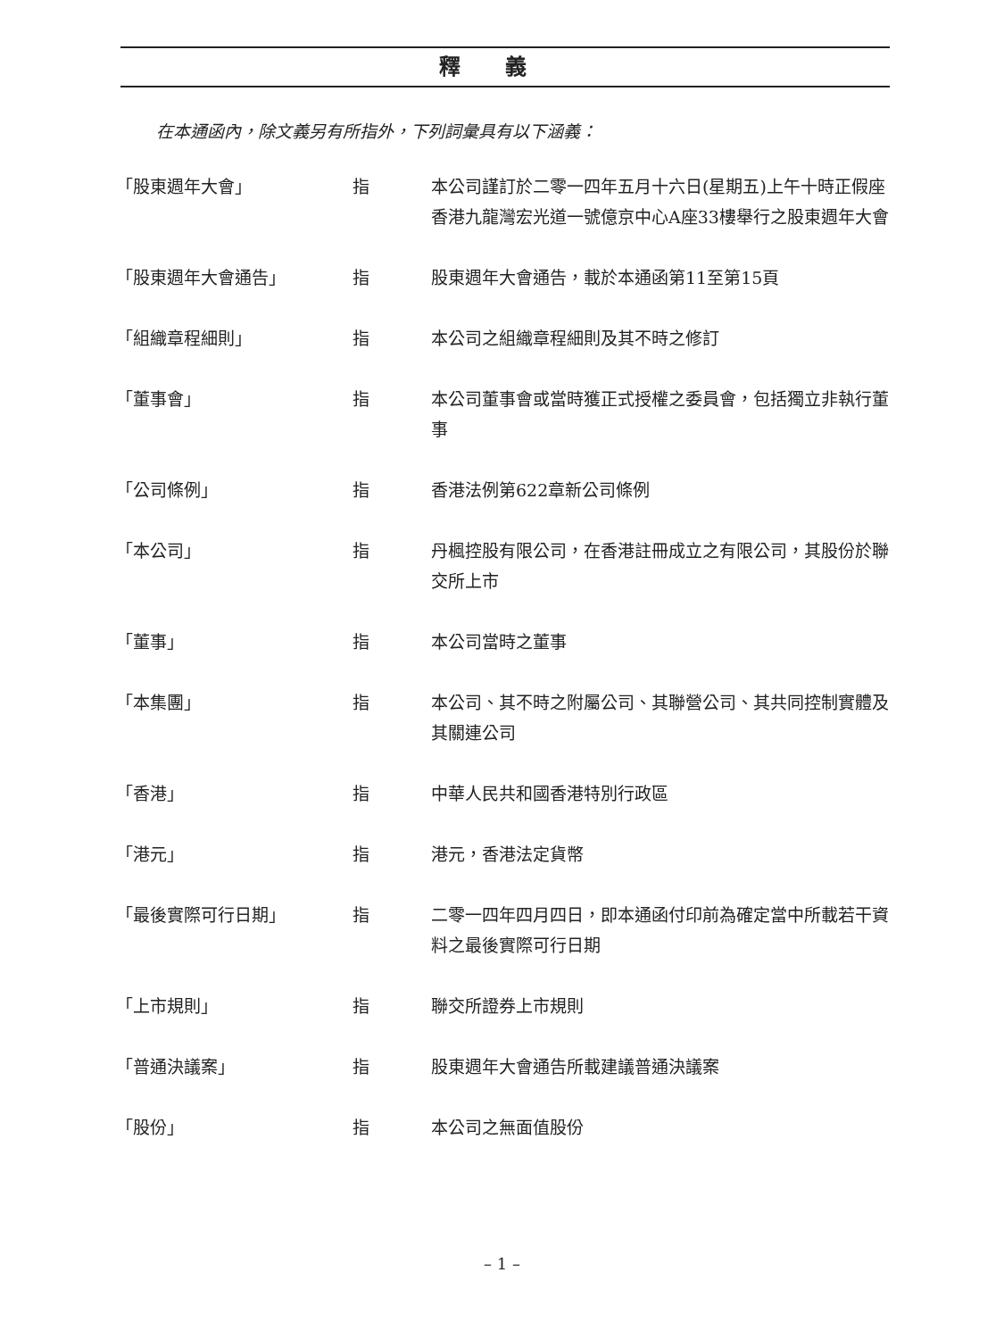釋義
在本通函內，除文義另有所指外，下列詞彙具有以下涵義：
| 「股東週年大會」 | 指 | 本公司謹訂於二零一四年五月十六日(星期五)上午十時正假座香港九龍灣宏光道一號億京中心A座33樓舉行之股東週年大會 |
| 「股東週年大會通告」 | 指 | 股東週年大會通告，載於本通函第11至第15頁 |
| 「組織章程細則」 | 指 | 本公司之組織章程細則及其不時之修訂 |
| 「董事會」 | 指 | 本公司董事會或當時獲正式授權之委員會，包括獨立非執行董事 |
| 「公司條例」 | 指 | 香港法例第622章新公司條例 |
| 「本公司」 | 指 | 丹楓控股有限公司，在香港註冊成立之有限公司，其股份於聯交所上市 |
| 「董事」 | 指 | 本公司當時之董事 |
| 「本集團」 | 指 | 本公司、其不時之附屬公司、其聯營公司、其共同控制實體及其關連公司 |
| 「香港」 | 指 | 中華人民共和國香港特別行政區 |
| 「港元」 | 指 | 港元，香港法定貨幣 |
| 「最後實際可行日期」 | 指 | 二零一四年四月四日，即本通函付印前為確定當中所載若干資料之最後實際可行日期 |
| 「上市規則」 | 指 | 聯交所證券上市規則 |
| 「普通決議案」 | 指 | 股東週年大會通告所載建議普通決議案 |
| 「股份」 | 指 | 本公司之無面值股份 |
– 1 –